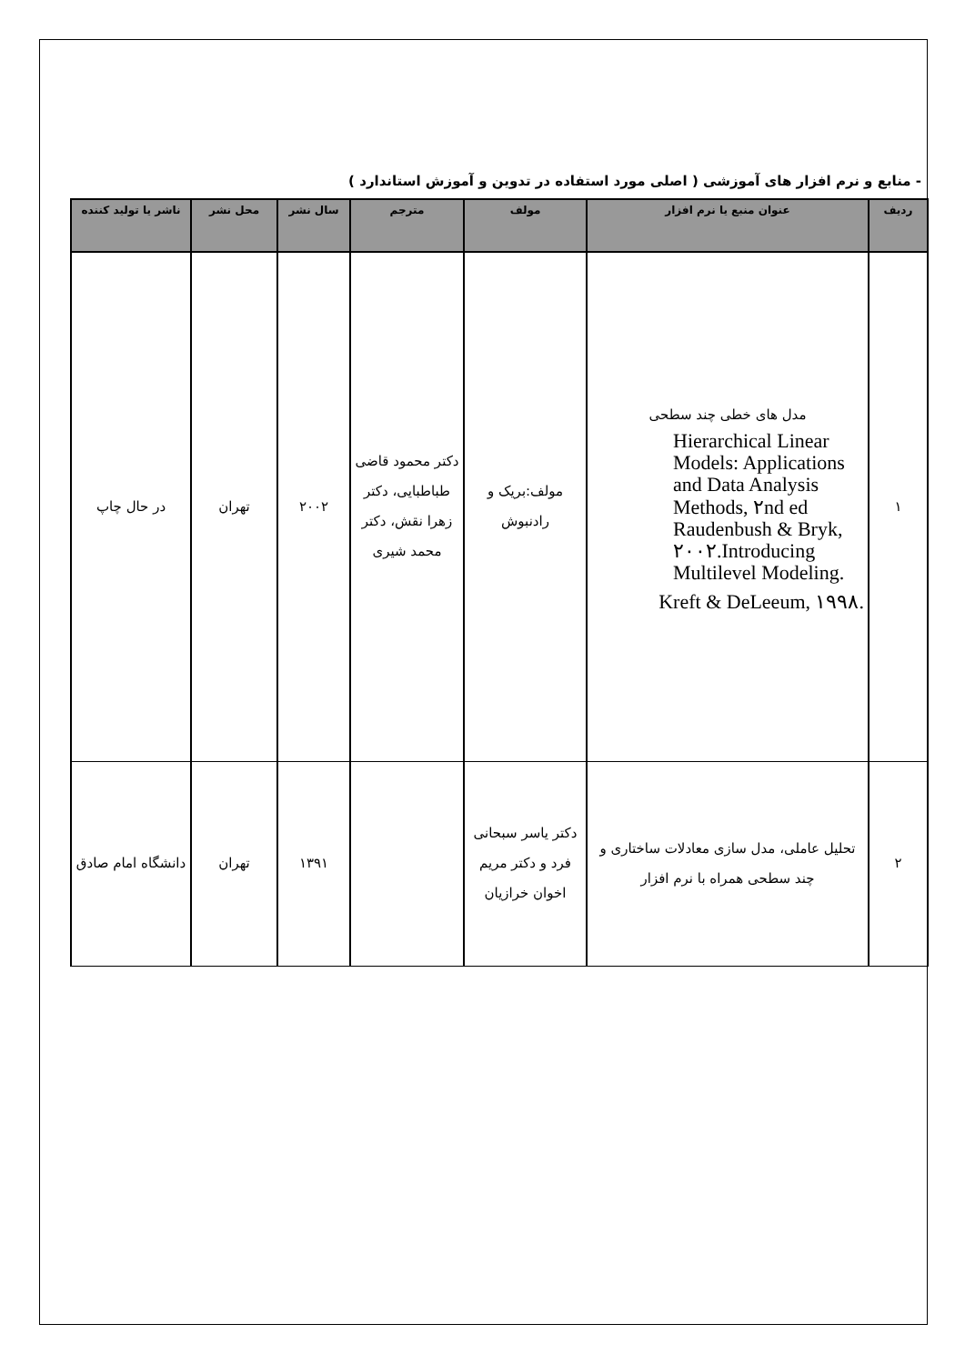- منابع و نرم افزار های آموزشی ( اصلی مورد استفاده در تدوین و آموزش استاندارد )
| ردیف | عنوان منبع یا نرم افزار | مولف | مترجم | سال نشر | محل نشر | ناشر یا تولید کننده |
| --- | --- | --- | --- | --- | --- | --- |
| ۱ | مدل های خطی چند سطحی Hierarchical Linear Models: Applications and Data Analysis Methods, ۲nd ed Raudenbush & Bryk, ۲۰۰۲.Introducing Multilevel Modeling. Kreft & DeLeeum, ۱۹۹۸. | مولف:بریک و رادنبوش | دکتر محمود قاضی طباطبایی، دکتر زهرا نقش، دکتر محمد شیری | ۲۰۰۲ | تهران | در حال چاپ |
| ۲ | تحلیل عاملی، مدل سازی معادلات ساختاری و چند سطحی همراه با نرم افزار | دکتر یاسر سبحانی فرد و دکتر مریم اخوان خرازیان | | ۱۳۹۱ | تهران | دانشگاه امام صادق |